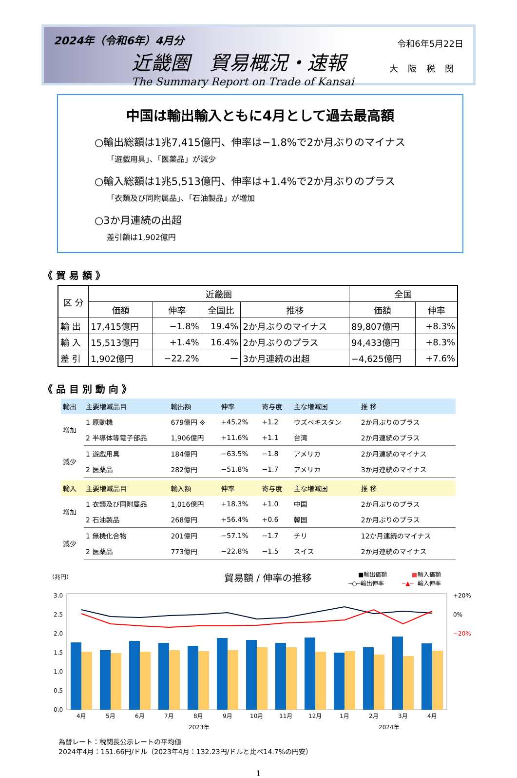2024年（令和6年）4月分
近畿圏　貿易概況・速報
The Summary Report on Trade of Kansai
令和6年5月22日
大阪税関
中国は輸出輸入ともに4月として過去最高額
○輸出総額は1兆7,415億円、伸率は−1.8%で2か月ぶりのマイナス
「遊戯用具」、「医薬品」が減少
○輸入総額は1兆5,513億円、伸率は+1.4%で2か月ぶりのプラス
「衣類及び同附属品」、「石油製品」が増加
○3か月連続の出超
差引額は1,902億円
《 貿 易 額 》
| 区 分 | 近畿圏 | | | | 全国 | |
| --- | --- | --- | --- | --- | --- | --- |
| | 価額 | 伸率 | 全国比 | 推移 | 価額 | 伸率 |
| 輸 出 | 17,415億円 | −1.8% | 19.4% | 2か月ぶりのマイナス | 89,807億円 | +8.3% |
| 輸 入 | 15,513億円 | +1.4% | 16.4% | 2か月ぶりのプラス | 94,433億円 | +8.3% |
| 差 引 | 1,902億円 | −22.2% | ー | 3か月連続の出超 | −4,625億円 | +7.6% |
《 品 目 別 動 向 》
| 輸出 | 主要増減品目 | 輸出額 | 伸率 | 寄与度 | 主な増減国 | 推 移 |
| 増加 | 1 原動機 | 679億円 ※ | +45.2% | +1.2 | ウズベキスタン | 2か月ぶりのプラス |
| | 2 半導体等電子部品 | 1,906億円 | +11.6% | +1.1 | 台湾 | 2か月連続のプラス |
| 減少 | 1 遊戯用具 | 184億円 | −63.5% | −1.8 | アメリカ | 2か月連続のマイナス |
| | 2 医薬品 | 282億円 | −51.8% | −1.7 | アメリカ | 3か月連続のマイナス |
| 輸入 | 主要増減品目 | 輸入額 | 伸率 | 寄与度 | 主な増減国 | 推 移 |
| 増加 | 1 衣類及び同附属品 | 1,016億円 | +18.3% | +1.0 | 中国 | 2か月ぶりのプラス |
| | 2 石油製品 | 268億円 | +56.4% | +0.6 | 韓国 | 2か月ぶりのプラス |
| 減少 | 1 無機化合物 | 201億円 | −57.1% | −1.7 | チリ | 12か月連続のマイナス |
| | 2 医薬品 | 773億円 | −22.8% | −1.5 | スイス | 2か月連続のマイナス |
（兆円）
貿易額 / 伸率の推移
■輸出価額
■
輸入価額
─○─輸出伸率
─▲─
輸入伸率
3.0
2.5
2.0
1.5
1.0
0.5
0.0
+20%
0%
−20%
4月
5月
6月
7月
8月
9月
10月
11月
12月
1月
2月
3月
4月
2023年
2024年
為替レート：税関長公示レートの平均値
2024年4月：151.66円/ドル（2023年4月：132.23円/ドルと比べ14.7%の円安）
1